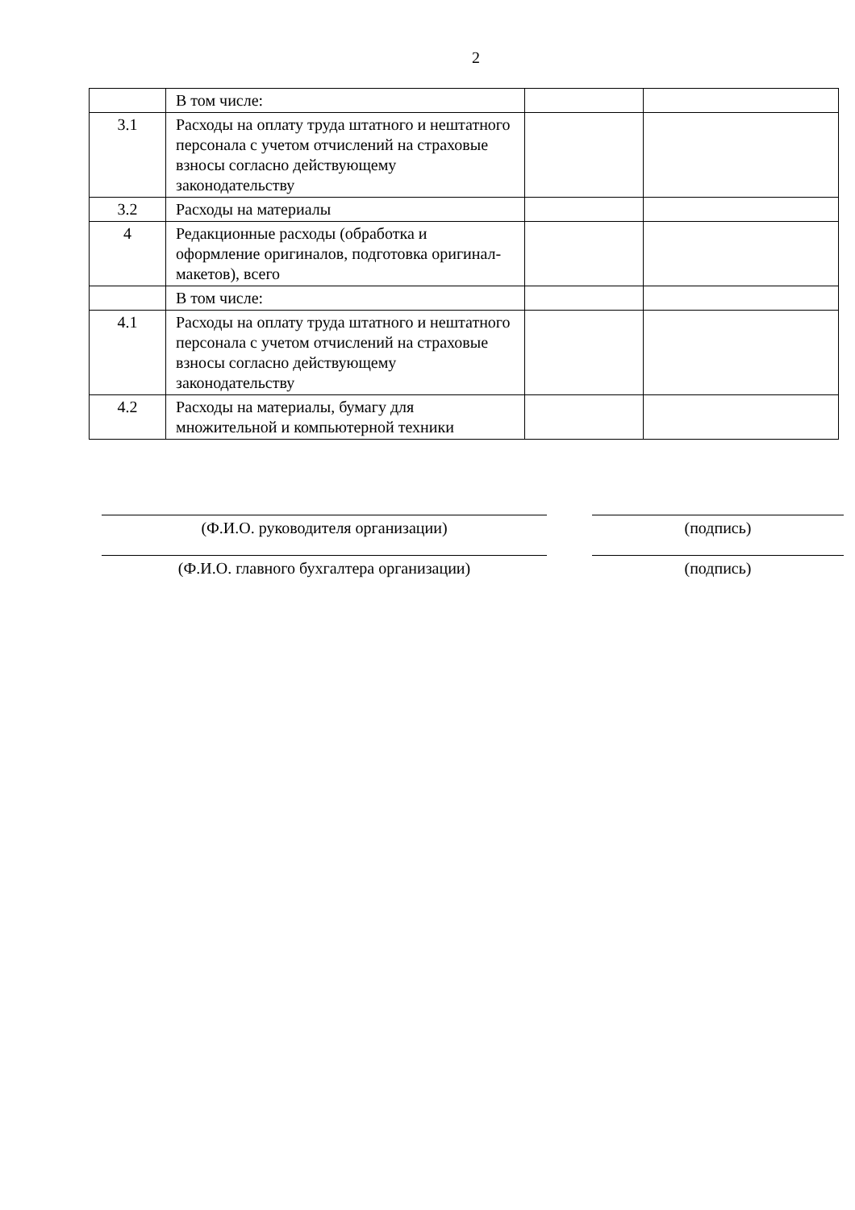2
| | В том числе: | | |
| 3.1 | Расходы на оплату труда штатного и нештатного персонала с учетом отчислений на страховые взносы согласно действующему законодательству | | |
| 3.2 | Расходы на материалы | | |
| 4 | Редакционные расходы (обработка и оформление оригиналов, подготовка оригинал-макетов), всего | | |
| | В том числе: | | |
| 4.1 | Расходы на оплату труда штатного и нештатного персонала с учетом отчислений на страховые взносы согласно действующему законодательству | | |
| 4.2 | Расходы на материалы, бумагу для множительной и компьютерной техники | | |
(Ф.И.О. руководителя организации) (подпись)
(Ф.И.О. главного бухгалтера организации) (подпись)